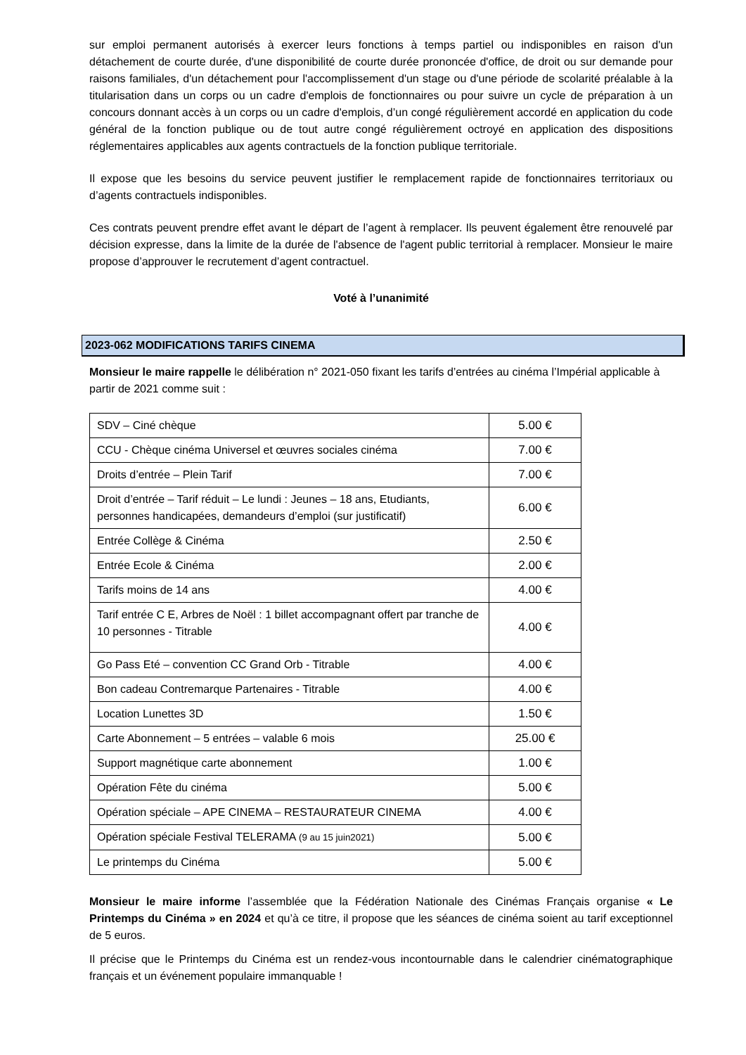sur emploi permanent autorisés à exercer leurs fonctions à temps partiel ou indisponibles en raison d'un détachement de courte durée, d'une disponibilité de courte durée prononcée d'office, de droit ou sur demande pour raisons familiales, d'un détachement pour l'accomplissement d'un stage ou d'une période de scolarité préalable à la titularisation dans un corps ou un cadre d'emplois de fonctionnaires ou pour suivre un cycle de préparation à un concours donnant accès à un corps ou un cadre d'emplois, d’un congé régulièrement accordé en application du code général de la fonction publique ou de tout autre congé régulièrement octroyé en application des dispositions réglementaires applicables aux agents contractuels de la fonction publique territoriale.
Il expose que les besoins du service peuvent justifier le remplacement rapide de fonctionnaires territoriaux ou d’agents contractuels indisponibles.
Ces contrats peuvent prendre effet avant le départ de l’agent à remplacer. Ils peuvent également être renouvelé par décision expresse, dans la limite de la durée de l'absence de l'agent public territorial à remplacer. Monsieur le maire propose d’approuver le recrutement d’agent contractuel.
Voté à l’unanimité
2023-062 MODIFICATIONS TARIFS CINEMA
Monsieur le maire rappelle le délibération n° 2021-050 fixant les tarifs d’entrées au cinéma l’Impérial applicable à partir de 2021 comme suit :
| SDV – Ciné chèque | 5.00 € |
| CCU - Chèque cinéma Universel et œuvres sociales cinéma | 7.00 € |
| Droits d’entrée – Plein Tarif | 7.00 € |
| Droit d’entrée – Tarif réduit – Le lundi : Jeunes – 18 ans, Etudiants, personnes handicapées, demandeurs d’emploi (sur justificatif) | 6.00 € |
| Entrée Collège & Cinéma | 2.50 € |
| Entrée Ecole & Cinéma | 2.00 € |
| Tarifs moins de 14 ans | 4.00 € |
| Tarif entrée C E, Arbres de Noël : 1 billet accompagnant offert par tranche de 10 personnes - Titrable | 4.00 € |
| Go Pass Eté – convention CC Grand Orb - Titrable | 4.00 € |
| Bon cadeau Contremarque Partenaires - Titrable | 4.00 € |
| Location Lunettes 3D | 1.50 € |
| Carte Abonnement – 5 entrées – valable 6 mois | 25.00 € |
| Support magnétique carte abonnement | 1.00 € |
| Opération Fête du cinéma | 5.00 € |
| Opération spéciale – APE CINEMA – RESTAURATEUR CINEMA | 4.00 € |
| Opération spéciale Festival TELERAMA (9 au 15 juin2021) | 5.00 € |
| Le printemps du Cinéma | 5.00 € |
Monsieur le maire informe l’assemblée que la Fédération Nationale des Cinémas Français organise « Le Printemps du Cinéma » en 2024 et qu’à ce titre, il propose que les séances de cinéma soient au tarif exceptionnel de 5 euros.
Il précise que le Printemps du Cinéma est un rendez-vous incontournable dans le calendrier cinématographique français et un événement populaire immanquable !